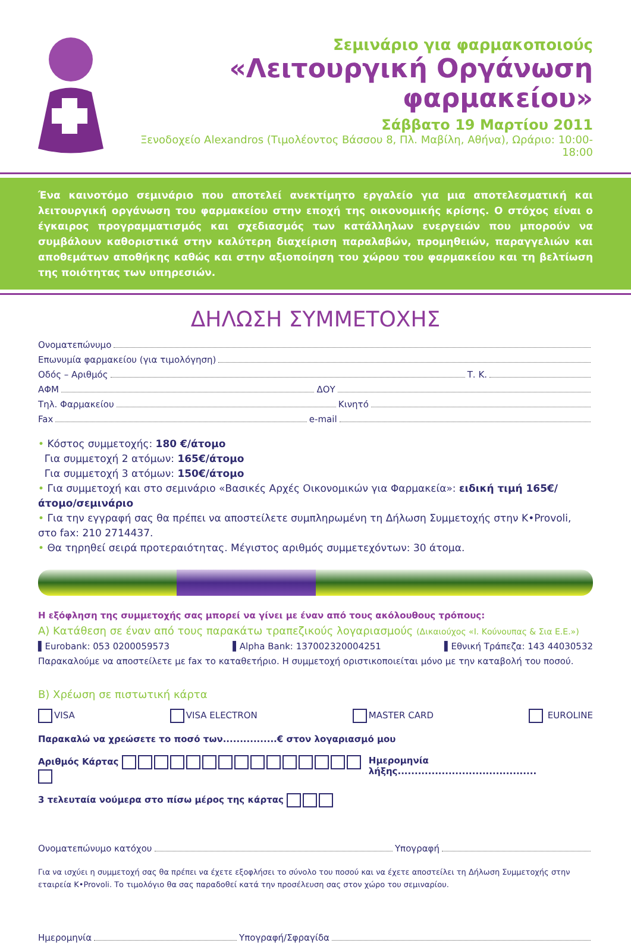Σεμινάριο για φαρμακοποιούς
«Λειτουργική Οργάνωση
φαρμακείου»
Σάββατο 19 Μαρτίου 2011
Ξενοδοχείο Alexandros (Τιμολέοντος Βάσσου 8, Πλ. Μαβίλη, Αθήνα), Ωράριο: 10:00-18:00
Ένα καινοτόμο σεμινάριο που αποτελεί ανεκτίμητο εργαλείο για μια αποτελεσματική και λειτουργική οργάνωση του φαρμακείου στην εποχή της οικονομικής κρίσης. Ο στόχος είναι ο έγκαιρος προγραμματισμός και σχεδιασμός των κατάλληλων ενεργειών που μπορούν να συμβάλουν καθοριστικά στην καλύτερη διαχείριση παραλαβών, προμηθειών, παραγγελιών και αποθεμάτων αποθήκης καθώς και στην αξιοποίηση του χώρου του φαρμακείου και τη βελτίωση της ποιότητας των υπηρεσιών.
ΔΗΛΩΣΗ ΣΥΜΜΕΤΟΧΗΣ
Ονοματεπώνυμο
Επωνυμία φαρμακείου (για τιμολόγηση)
Οδός – Αριθμός Τ. Κ.
ΑΦΜ ΔΟΥ
Τηλ. Φαρμακείου Κινητό
Fax e-mail
• Κόστος συμμετοχής: 180 €/άτομο
Για συμμετοχή 2 ατόμων: 165€/άτομο
Για συμμετοχή 3 ατόμων: 150€/άτομο
• Για συμμετοχή και στο σεμινάριο «Βασικές Αρχές Οικονομικών για Φαρμακεία»: ειδική τιμή 165€/άτομο/σεμινάριο
• Για την εγγραφή σας θα πρέπει να αποστείλετε συμπληρωμένη τη Δήλωση Συμμετοχής στην K•Provoli, στο fax: 210 2714437.
• Θα τηρηθεί σειρά προτεραιότητας. Μέγιστος αριθμός συμμετεχόντων: 30 άτομα.
Η εξόφληση της συμμετοχής σας μπορεί να γίνει με έναν από τους ακόλουθους τρόπους:
Α) Κατάθεση σε έναν από τους παρακάτω τραπεζικούς λογαριασμούς (Δικαιούχος «Ι. Κούνουπας & Σια Ε.Ε.»)
▌Eurobank: 053 0200059573 ▌Alpha Bank: 137002320004251 ▌Εθνική Τράπεζα: 143 44030532
Παρακαλούμε να αποστείλετε με fax το καταθετήριο. Η συμμετοχή οριστικοποιείται μόνο με την καταβολή του ποσού.
Β) Χρέωση σε πιστωτική κάρτα
VISA VISA ELECTRON MASTER CARD EUROLINE
Παρακαλώ να χρεώσετε το ποσό των................€ στον λογαριασμό μου
Αριθμός Κάρτας Ημερομηνία λήξης.........................................
3 τελευταία νούμερα στο πίσω μέρος της κάρτας
Ονοματεπώνυμο κατόχου Υπογραφή
Για να ισχύει η συμμετοχή σας θα πρέπει να έχετε εξοφλήσει το σύνολο του ποσού και να έχετε αποστείλει τη Δήλωση Συμμετοχής στην εταιρεία K•Provoli. Το τιμολόγιο θα σας παραδοθεί κατά την προσέλευση σας στον χώρο του σεμιναρίου.
Ημερομηνία Υπογραφή/Σφραγίδα